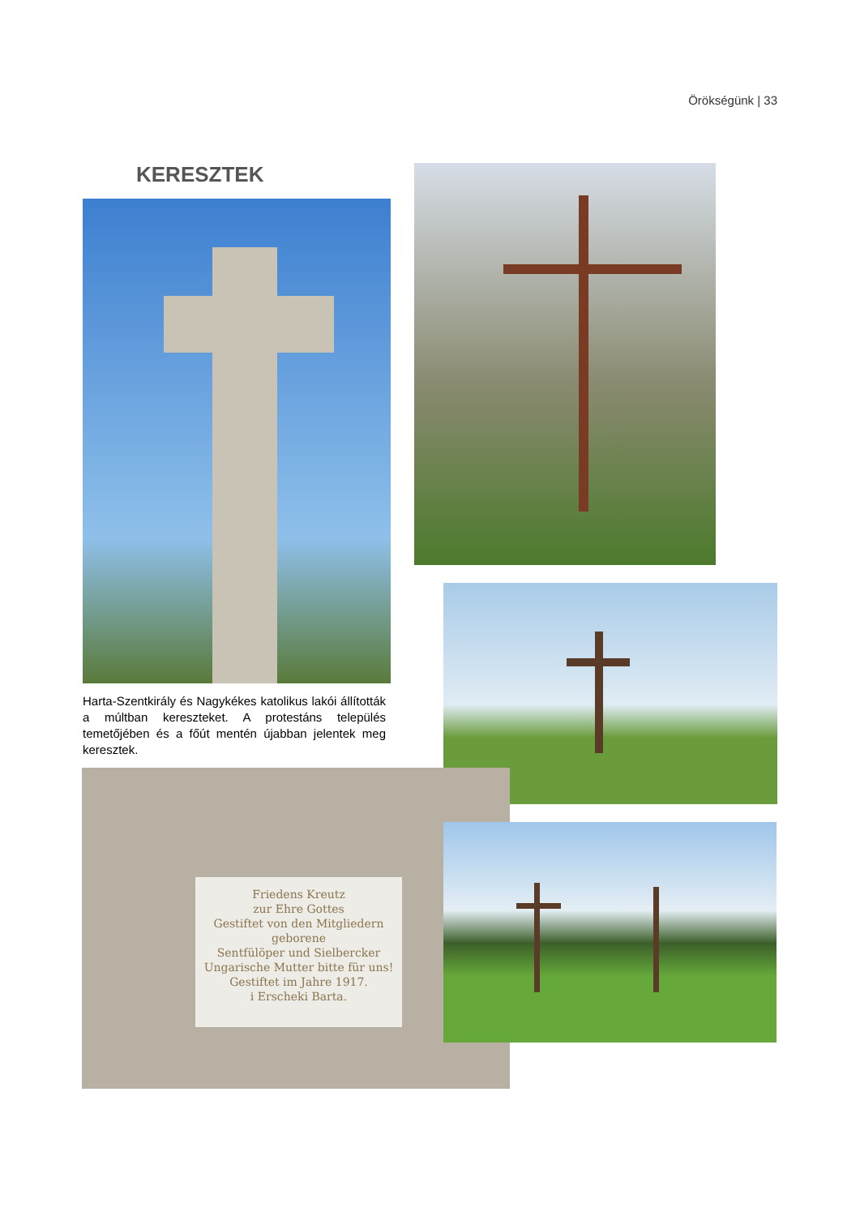Örökségünk | 33
KERESZTEK
Harta-Szentkirály és Nagykékes katolikus lakói állították a múltban kereszteket. A protestáns település temetőjében és a főút mentén újabban jelentek meg keresztek.
Friedens Kreutz
zur Ehre Gottes
Gestiftet von den Mitgliedern
geborene
Sentfülöper und Sielbercker
Ungarische Mutter bitte für uns!
Gestiftet im Jahre 1917.
i Erscheki Barta.